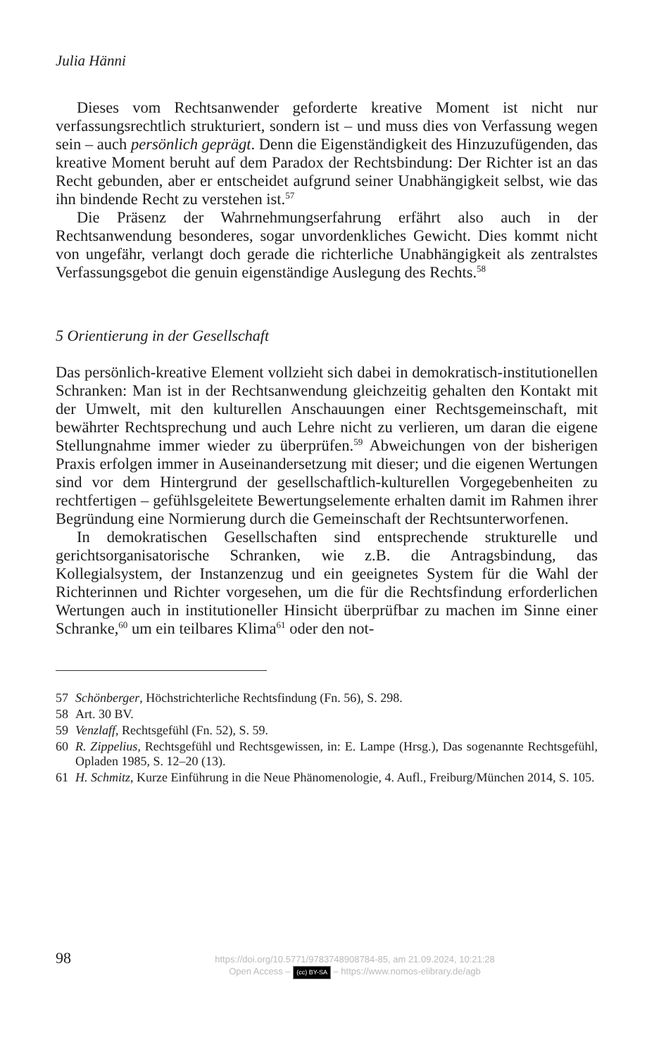Julia Hänni
Dieses vom Rechtsanwender geforderte kreative Moment ist nicht nur verfassungsrechtlich strukturiert, sondern ist – und muss dies von Verfassung wegen sein – auch persönlich geprägt. Denn die Eigenständigkeit des Hinzuzufügenden, das kreative Moment beruht auf dem Paradox der Rechtsbindung: Der Richter ist an das Recht gebunden, aber er entscheidet aufgrund seiner Unabhängigkeit selbst, wie das ihn bindende Recht zu verstehen ist.<sup>57</sup>
Die Präsenz der Wahrnehmungserfahrung erfährt also auch in der Rechtsanwendung besonderes, sogar unvordenkliches Gewicht. Dies kommt nicht von ungefähr, verlangt doch gerade die richterliche Unabhängigkeit als zentralstes Verfassungsgebot die genuin eigenständige Auslegung des Rechts.<sup>58</sup>
5 Orientierung in der Gesellschaft
Das persönlich-kreative Element vollzieht sich dabei in demokratisch-institutionellen Schranken: Man ist in der Rechtsanwendung gleichzeitig gehalten den Kontakt mit der Umwelt, mit den kulturellen Anschauungen einer Rechtsgemeinschaft, mit bewährter Rechtsprechung und auch Lehre nicht zu verlieren, um daran die eigene Stellungnahme immer wieder zu überprüfen.<sup>59</sup> Abweichungen von der bisherigen Praxis erfolgen immer in Auseinandersetzung mit dieser; und die eigenen Wertungen sind vor dem Hintergrund der gesellschaftlich-kulturellen Vorgegebenheiten zu rechtfertigen – gefühlsgeleitete Bewertungselemente erhalten damit im Rahmen ihrer Begründung eine Normierung durch die Gemeinschaft der Rechtsunterworfenen.
In demokratischen Gesellschaften sind entsprechende strukturelle und gerichtsorganisatorische Schranken, wie z.B. die Antragsbindung, das Kollegialsystem, der Instanzenzug und ein geeignetes System für die Wahl der Richterinnen und Richter vorgesehen, um die für die Rechtsfindung erforderlichen Wertungen auch in institutioneller Hinsicht überprüfbar zu machen im Sinne einer Schranke,<sup>60</sup> um ein teilbares Klima<sup>61</sup> oder den not-
57 Schönberger, Höchstrichterliche Rechtsfindung (Fn. 56), S. 298.
58 Art. 30 BV.
59 Venzlaff, Rechtsgefühl (Fn. 52), S. 59.
60 R. Zippelius, Rechtsgefühl und Rechtsgewissen, in: E. Lampe (Hrsg.), Das sogenannte Rechtsgefühl, Opladen 1985, S. 12–20 (13).
61 H. Schmitz, Kurze Einführung in die Neue Phänomenologie, 4. Aufl., Freiburg/München 2014, S. 105.
98
https://doi.org/10.5771/9783748908784-85, am 21.09.2024, 10:21:28
Open Access – (cc) BY-SA – https://www.nomos-elibrary.de/agb